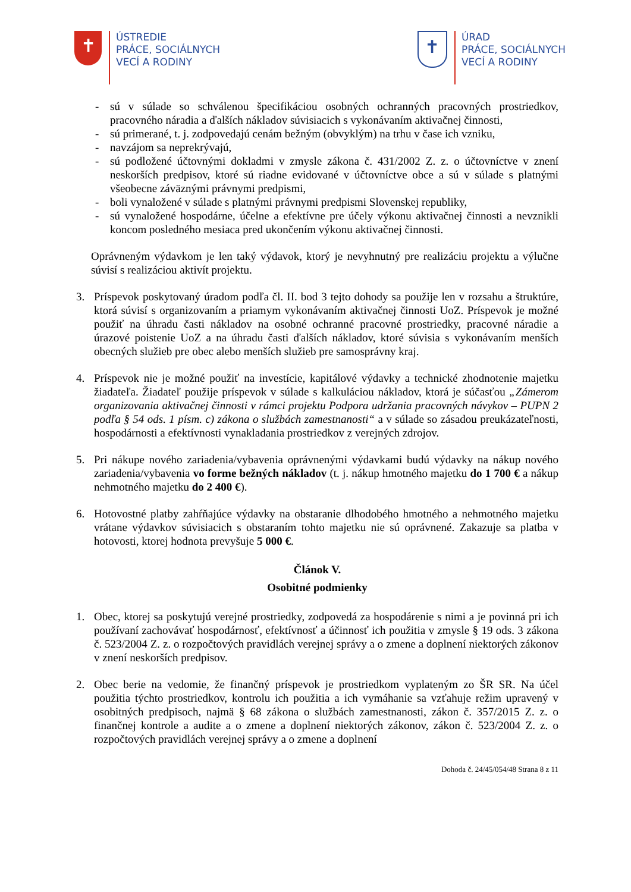✝
ÚSTREDIE
PRÁCE, SOCIÁLNYCH
VECÍ A RODINY
✝
ÚRAD
PRÁCE, SOCIÁLNYCH
VECÍ A RODINY
- sú v súlade so schválenou špecifikáciou osobných ochranných pracovných prostriedkov, pracovného náradia a ďalších nákladov súvisiacich s vykonávaním aktivačnej činnosti,
- sú primerané, t. j. zodpovedajú cenám bežným (obvyklým) na trhu v čase ich vzniku,
- navzájom sa neprekrývajú,
- sú podložené účtovnými dokladmi v zmysle zákona č. 431/2002 Z. z. o účtovníctve v znení neskorších predpisov, ktoré sú riadne evidované v účtovníctve obce a sú v súlade s platnými všeobecne záväznými právnymi predpismi,
- boli vynaložené v súlade s platnými právnymi predpismi Slovenskej republiky,
- sú vynaložené hospodárne, účelne a efektívne pre účely výkonu aktivačnej činnosti a nevznikli koncom posledného mesiaca pred ukončením výkonu aktivačnej činnosti.
Oprávneným výdavkom je len taký výdavok, ktorý je nevyhnutný pre realizáciu projektu a výlučne súvisí s realizáciou aktivít projektu.
3. Príspevok poskytovaný úradom podľa čl. II. bod 3 tejto dohody sa použije len v rozsahu a štruktúre, ktorá súvisí s organizovaním a priamym vykonávaním aktivačnej činnosti UoZ. Príspevok je možné použiť na úhradu časti nákladov na osobné ochranné pracovné prostriedky, pracovné náradie a úrazové poistenie UoZ a na úhradu časti ďalších nákladov, ktoré súvisia s vykonávaním menších obecných služieb pre obec alebo menších služieb pre samosprávny kraj.
4. Príspevok nie je možné použiť na investície, kapitálové výdavky a technické zhodnotenie majetku žiadateľa. Žiadateľ použije príspevok v súlade s kalkuláciou nákladov, ktorá je súčasťou „Zámerom organizovania aktivačnej činnosti v rámci projektu Podpora udržania pracovných návykov – PUPN 2 podľa § 54 ods. 1 písm. c) zákona o službách zamestnanosti“ a v súlade so zásadou preukázateľnosti, hospodárnosti a efektívnosti vynakladania prostriedkov z verejných zdrojov.
5. Pri nákupe nového zariadenia/vybavenia oprávnenými výdavkami budú výdavky na nákup nového zariadenia/vybavenia vo forme bežných nákladov (t. j. nákup hmotného majetku do 1 700 € a nákup nehmotného majetku do 2 400 €).
6. Hotovostné platby zahŕňajúce výdavky na obstaranie dlhodobého hmotného a nehmotného majetku vrátane výdavkov súvisiacich s obstaraním tohto majetku nie sú oprávnené. Zakazuje sa platba v hotovosti, ktorej hodnota prevyšuje 5 000 €.
Článok V.
Osobitné podmienky
1. Obec, ktorej sa poskytujú verejné prostriedky, zodpovedá za hospodárenie s nimi a je povinná pri ich používaní zachovávať hospodárnosť, efektívnosť a účinnosť ich použitia v zmysle § 19 ods. 3 zákona č. 523/2004 Z. z. o rozpočtových pravidlách verejnej správy a o zmene a doplnení niektorých zákonov v znení neskorších predpisov.
2. Obec berie na vedomie, že finančný príspevok je prostriedkom vyplateným zo ŠR SR. Na účel použitia týchto prostriedkov, kontrolu ich použitia a ich vymáhanie sa vzťahuje režim upravený v osobitných predpisoch, najmä § 68 zákona o službách zamestnanosti, zákon č. 357/2015 Z. z. o finančnej kontrole a audite a o zmene a doplnení niektorých zákonov, zákon č. 523/2004 Z. z. o rozpočtových pravidlách verejnej správy a o zmene a doplnení
Dohoda č. 24/45/054/48 Strana 8 z 11